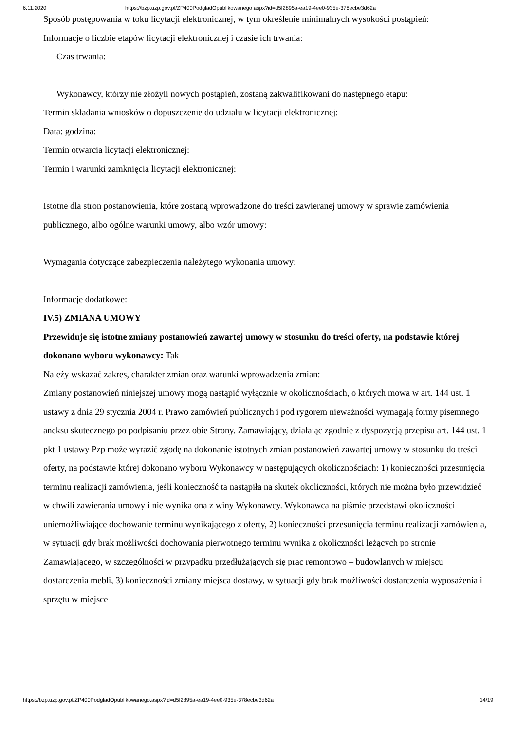6.11.2020 https://bzp.uzp.gov.pl/ZP400PodgladOpublikowanego.aspx?id=d5f2895a-ea19-4ee0-935e-378ecbe3d62a
Sposób postępowania w toku licytacji elektronicznej, w tym określenie minimalnych wysokości postąpień:
Informacje o liczbie etapów licytacji elektronicznej i czasie ich trwania:
Czas trwania:
Wykonawcy, którzy nie złożyli nowych postąpień, zostaną zakwalifikowani do następnego etapu:
Termin składania wniosków o dopuszczenie do udziału w licytacji elektronicznej:
Data: godzina:
Termin otwarcia licytacji elektronicznej:
Termin i warunki zamknięcia licytacji elektronicznej:
Istotne dla stron postanowienia, które zostaną wprowadzone do treści zawieranej umowy w sprawie zamówienia publicznego, albo ogólne warunki umowy, albo wzór umowy:
Wymagania dotyczące zabezpieczenia należytego wykonania umowy:
Informacje dodatkowe:
IV.5) ZMIANA UMOWY
Przewiduje się istotne zmiany postanowień zawartej umowy w stosunku do treści oferty, na podstawie której dokonano wyboru wykonawcy: Tak
Należy wskazać zakres, charakter zmian oraz warunki wprowadzenia zmian:
Zmiany postanowień niniejszej umowy mogą nastąpić wyłącznie w okolicznościach, o których mowa w art. 144 ust. 1 ustawy z dnia 29 stycznia 2004 r. Prawo zamówień publicznych i pod rygorem nieważności wymagają formy pisemnego aneksu skutecznego po podpisaniu przez obie Strony. Zamawiający, działając zgodnie z dyspozycją przepisu art. 144 ust. 1 pkt 1 ustawy Pzp może wyrazić zgodę na dokonanie istotnych zmian postanowień zawartej umowy w stosunku do treści oferty, na podstawie której dokonano wyboru Wykonawcy w następujących okolicznościach: 1) konieczności przesunięcia terminu realizacji zamówienia, jeśli konieczność ta nastąpiła na skutek okoliczności, których nie można było przewidzieć w chwili zawierania umowy i nie wynika ona z winy Wykonawcy. Wykonawca na piśmie przedstawi okoliczności uniemożliwiające dochowanie terminu wynikającego z oferty, 2) konieczności przesunięcia terminu realizacji zamówienia, w sytuacji gdy brak możliwości dochowania pierwotnego terminu wynika z okoliczności leżących po stronie Zamawiającego, w szczególności w przypadku przedłużających się prac remontowo – budowlanych w miejscu dostarczenia mebli, 3) konieczności zmiany miejsca dostawy, w sytuacji gdy brak możliwości dostarczenia wyposażenia i sprzętu w miejsce
https://bzp.uzp.gov.pl/ZP400PodgladOpublikowanego.aspx?id=d5f2895a-ea19-4ee0-935e-378ecbe3d62a 14/19